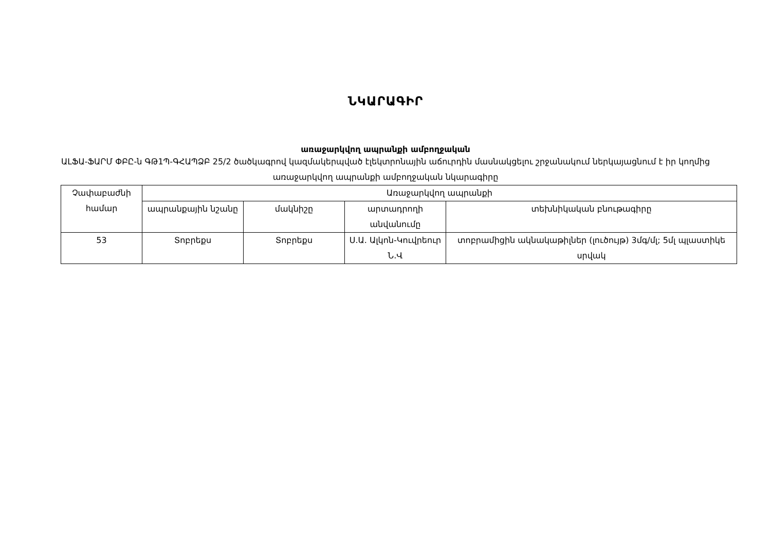ՆԿԱՐԱԳԻՐ
առաջարկվող ապրանքի ամբողջական
ԱԼՖԱ-ՖԱՐՄ ՓԲԸ-ն ԳԹ1Պ-ԳՀԱՊՁԲ 25/2 ծածկագրով կազմակերպված էլեկտրոնային աճուրդին մասնակցելու շրջանակում ներկայացնում է իր կողմից առաջարկվող ապրանքի ամբողջական նկարագիրը
| Չափաբաժնի համար | Առաջարկվող ապրանքի | | | |
| --- | --- | --- | --- | --- |
| | ապրանքային նշանը | մակնիշը | արտադրողի անվանումը | տեխնիկական բնութագիրը |
| 53 | Տոբրեքս | Տոբրեքս | Ս.Ա. Ալկոն-Կուվրեուր Ն.Վ | տոբրամիցին ակնակաթիլներ (լուծույթ) 3մգ/մլ; 5մլ պլաստիկե սրվակ |